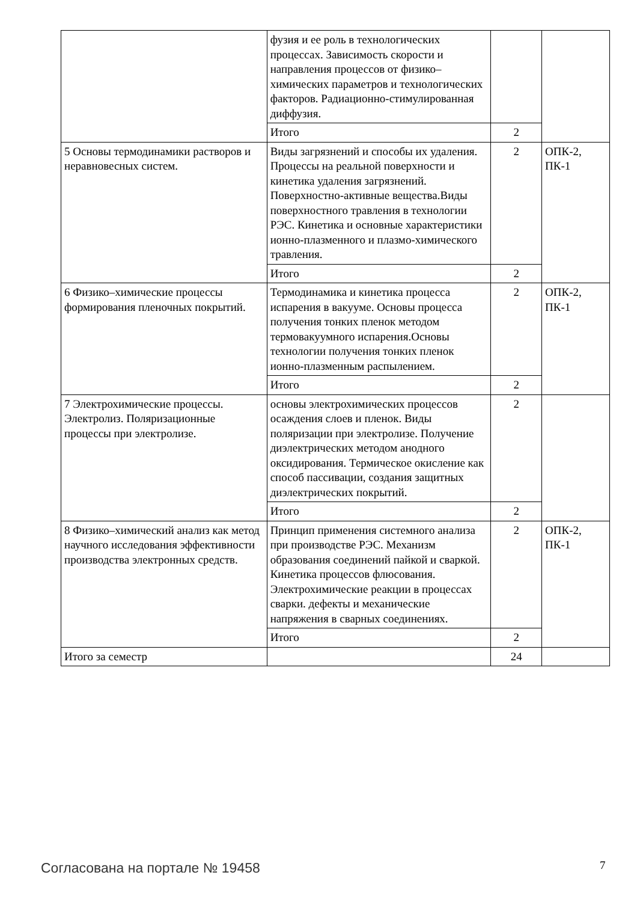| | фузия и ее роль в технологических процессах. Зависимость скорости и направления процессов от физико–химических параметров и технологических факторов. Радиационно-стимулированная диффузия. | | |
| | Итого | 2 | |
| 5 Основы термодинамики растворов и неравновесных систем. | Виды загрязнений и способы их удаления. Процессы на реальной поверхности и кинетика удаления загрязнений. Поверхностно-активные вещества.Виды поверхностного травления в технологии РЭС. Кинетика и основные характеристики ионно-плазменного и плазмо-химического травления. | 2 | ОПК-2, ПК-1 |
| | Итого | 2 | |
| 6 Физико–химические процессы формирования пленочных покрытий. | Термодинамика и кинетика процесса испарения в вакууме. Основы процесса получения тонких пленок методом термовакуумного испарения.Основы технологии получения тонких пленок ионно-плазменным распылением. | 2 | ОПК-2, ПК-1 |
| | Итого | 2 | |
| 7 Электрохимические процессы. Электролиз. Поляризационные процессы при электролизе. | основы электрохимических процессов осаждения слоев и пленок. Виды поляризации при электролизе. Получение диэлектрических методом анодного оксидирования. Термическое окисление как способ пассивации, создания защитных диэлектрических покрытий. | 2 | |
| | Итого | 2 | |
| 8 Физико–химический анализ как метод научного исследования эффективности производства электронных средств. | Принцип применения системного анализа при производстве РЭС. Механизм образования соединений пайкой и сваркой. Кинетика процессов флюсования. Электрохимические реакции в процессах сварки. дефекты и механические напряжения в сварных соединениях. | 2 | ОПК-2, ПК-1 |
| | Итого | 2 | |
| Итого за семестр | | 24 | |
Согласована на портале № 19458 7